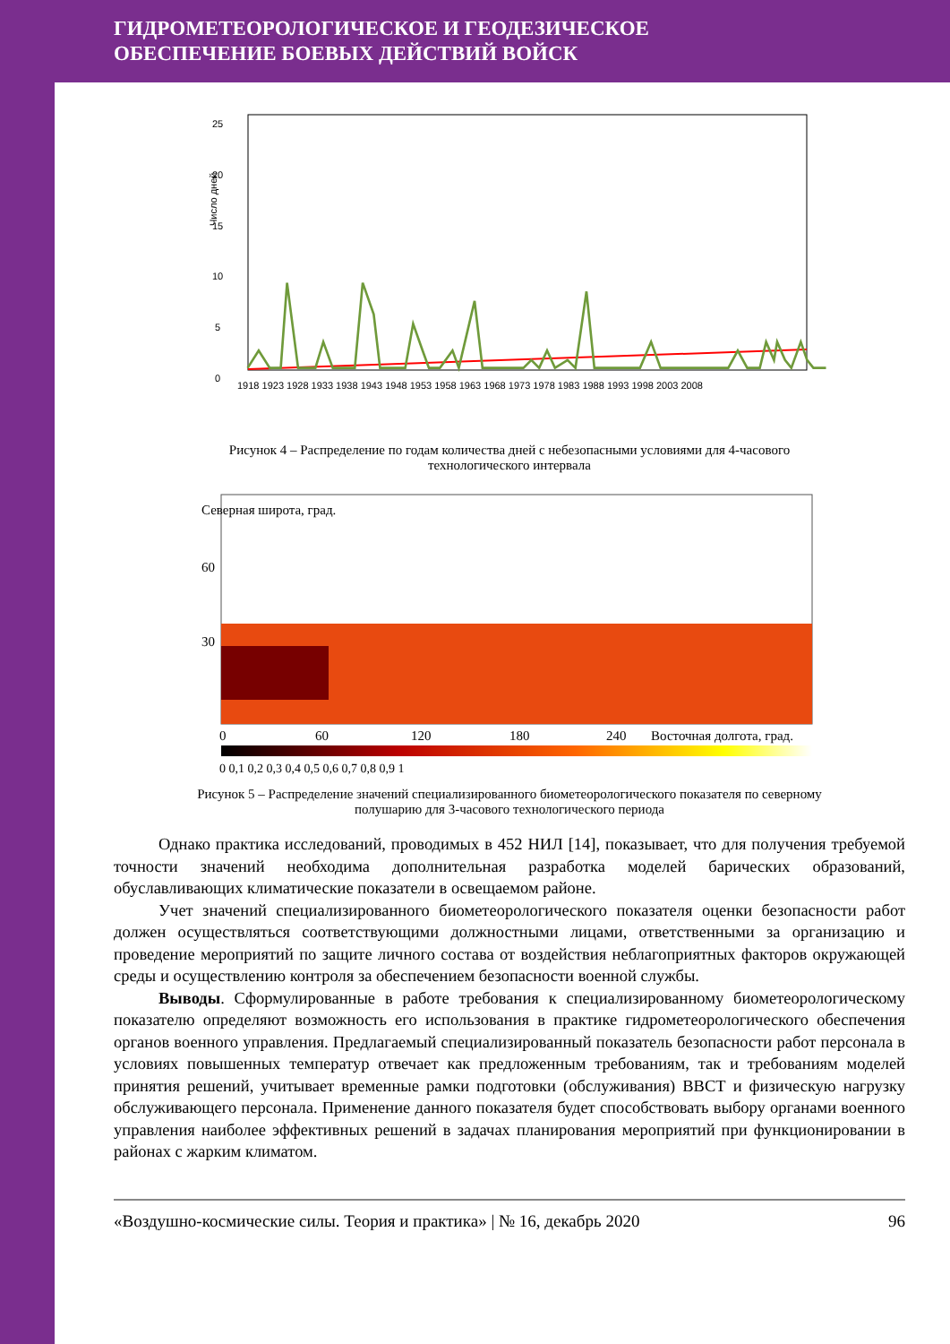ГИДРОМЕТЕОРОЛОГИЧЕСКОЕ И ГЕОДЕЗИЧЕСКОЕ
ОБЕСПЕЧЕНИЕ БОЕВЫХ ДЕЙСТВИЙ ВОЙСК
25
20
15
10
5
0
Число дней
1918 1923 1928 1933 1938 1943 1948 1953 1958 1963 1968 1973 1978 1983 1988 1993 1998 2003 2008
Рисунок 4 – Распределение по годам количества дней с небезопасными условиями для 4-часового
технологического интервала
Северная широта, град.
60
30
0
60
120
180
240
Восточная долгота, град.
0 0,1 0,2 0,3 0,4 0,5 0,6 0,7 0,8 0,9 1
Рисунок 5 – Распределение значений специализированного биометеорологического показателя по северному
полушарию для 3-часового технологического периода
Однако практика исследований, проводимых в 452 НИЛ [14], показывает, что для получения требуемой точности значений необходима дополнительная разработка моделей барических образований, обуславливающих климатические показатели в освещаемом районе.
Учет значений специализированного биометеорологического показателя оценки безопасности работ должен осуществляться соответствующими должностными лицами, ответственными за организацию и проведение мероприятий по защите личного состава от воздействия неблагоприятных факторов окружающей среды и осуществлению контроля за обеспечением безопасности военной службы.
Выводы. Сформулированные в работе требования к специализированному биометеорологическому показателю определяют возможность его использования в практике гидрометеорологического обеспечения органов военного управления. Предлагаемый специализированный показатель безопасности работ персонала в условиях повышенных температур отвечает как предложенным требованиям, так и требованиям моделей принятия решений, учитывает временные рамки подготовки (обслуживания) ВВСТ и физическую нагрузку обслуживающего персонала. Применение данного показателя будет способствовать выбору органами военного управления наиболее эффективных решений в задачах планирования мероприятий при функционировании в районах с жарким климатом.
«Воздушно-космические силы. Теория и практика» | № 16, декабрь 2020 96